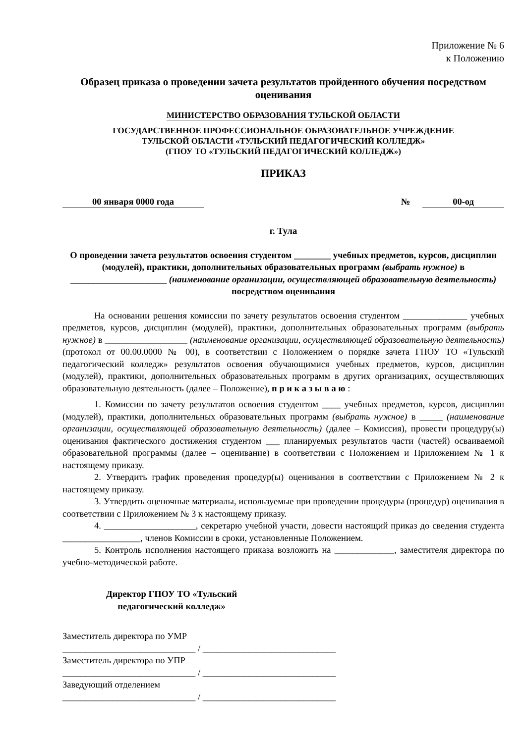Приложение № 6
к Положению
Образец приказа о проведении зачета результатов пройденного обучения посредством оценивания
МИНИСТЕРСТВО ОБРАЗОВАНИЯ ТУЛЬСКОЙ ОБЛАСТИ
ГОСУДАРСТВЕННОЕ ПРОФЕССИОНАЛЬНОЕ ОБРАЗОВАТЕЛЬНОЕ УЧРЕЖДЕНИЕ
ТУЛЬСКОЙ ОБЛАСТИ «ТУЛЬСКИЙ ПЕДАГОГИЧЕСКИЙ КОЛЛЕДЖ»
(ГПОУ ТО «ТУЛЬСКИЙ ПЕДАГОГИЧЕСКИЙ КОЛЛЕДЖ»)
ПРИКАЗ
00 января 0000 года № 00-од
г. Тула
О проведении зачета результатов освоения студентом ________ учебных предметов, курсов, дисциплин (модулей), практики, дополнительных образовательных программ (выбрать нужное) в _____________________ (наименование организации, осуществляющей образовательную деятельность) посредством оценивания
На основании решения комиссии по зачету результатов освоения студентом ______________ учебных предметов, курсов, дисциплин (модулей), практики, дополнительных образовательных программ (выбрать нужное) в __________________ (наименование организации, осуществляющей образовательную деятельность) (протокол от 00.00.0000 № 00), в соответствии с Положением о порядке зачета ГПОУ ТО «Тульский педагогический колледж» результатов освоения обучающимися учебных предметов, курсов, дисциплин (модулей), практики, дополнительных образовательных программ в других организациях, осуществляющих образовательную деятельность (далее – Положение), п р и к а з ы в а ю :
1. Комиссии по зачету результатов освоения студентом ____ учебных предметов, курсов, дисциплин (модулей), практики, дополнительных образовательных программ (выбрать нужное) в _____ (наименование организации, осуществляющей образовательную деятельность) (далее – Комиссия), провести процедуру(ы) оценивания фактического достижения студентом ___ планируемых результатов части (частей) осваиваемой образовательной программы (далее – оценивание) в соответствии с Положением и Приложением № 1 к настоящему приказу.
2. Утвердить график проведения процедур(ы) оценивания в соответствии с Приложением № 2 к настоящему приказу.
3. Утвердить оценочные материалы, используемые при проведении процедуры (процедур) оценивания в соответствии с Приложением № 3 к настоящему приказу.
4. ____________________, секретарю учебной участи, довести настоящий приказ до сведения студента _________________, членов Комиссии в сроки, установленные Положением.
5. Контроль исполнения настоящего приказа возложить на _____________, заместителя директора по учебно-методической работе.
Директор ГПОУ ТО «Тульский педагогический колледж»
Заместитель директора по УМР
_____________________________ / _____________________________
Заместитель директора по УПР
_____________________________ / _____________________________
Заведующий отделением
_____________________________ / _____________________________